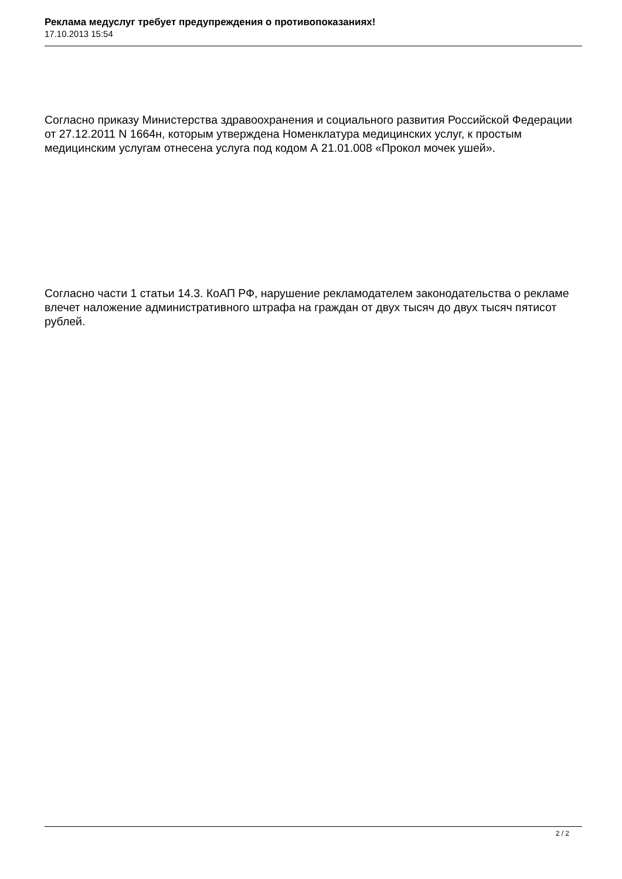Реклама медуслуг требует предупреждения о противопоказаниях!
17.10.2013 15:54
Согласно приказу Министерства здравоохранения и социального развития Российской Федерации от 27.12.2011 N 1664н, которым утверждена Номенклатура медицинских услуг, к простым медицинским услугам отнесена услуга под кодом А 21.01.008 «Прокол мочек ушей».
Согласно части 1 статьи 14.3. КоАП РФ, нарушение рекламодателем законодательства о рекламе влечет наложение административного штрафа на граждан от двух тысяч до двух тысяч пятисот рублей.
2 / 2